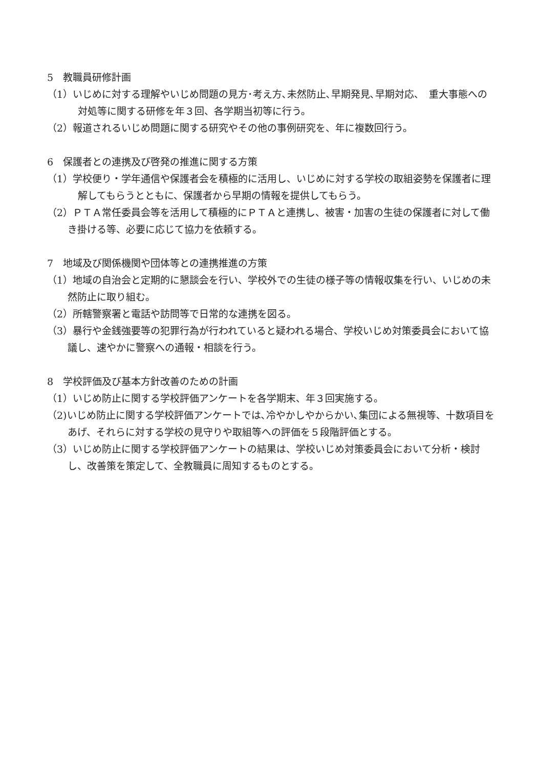5　教職員研修計画
（1）いじめに対する理解やいじめ問題の見方･考え方､未然防止､早期発見､早期対応、　重大事態への対処等に関する研修を年３回、各学期当初等に行う。
（2）報道されるいじめ問題に関する研究やその他の事例研究を、年に複数回行う。
6　保護者との連携及び啓発の推進に関する方策
（1）学校便り・学年通信や保護者会を積極的に活用し、いじめに対する学校の取組姿勢を保護者に理解してもらうとともに、保護者から早期の情報を提供してもらう。
（2）ＰＴＡ常任委員会等を活用して積極的にＰＴＡと連携し、被害・加害の生徒の保護者に対して働き掛ける等、必要に応じて協力を依頼する。
7　地域及び関係機関や団体等との連携推進の方策
（1）地域の自治会と定期的に懇談会を行い、学校外での生徒の様子等の情報収集を行い、いじめの未然防止に取り組む。
（2）所轄警察署と電話や訪問等で日常的な連携を図る。
（3）暴行や金銭強要等の犯罪行為が行われていると疑われる場合、学校いじめ対策委員会において協議し、速やかに警察への通報・相談を行う。
8　学校評価及び基本方針改善のための計画
（1）いじめ防止に関する学校評価アンケートを各学期末、年３回実施する。
（2)いじめ防止に関する学校評価アンケートでは､冷やかしやからかい､集団による無視等、十数項目をあげ、それらに対する学校の見守りや取組等への評価を５段階評価とする。
（3）いじめ防止に関する学校評価アンケートの結果は、学校いじめ対策委員会において分析・検討し、改善策を策定して、全教職員に周知するものとする。